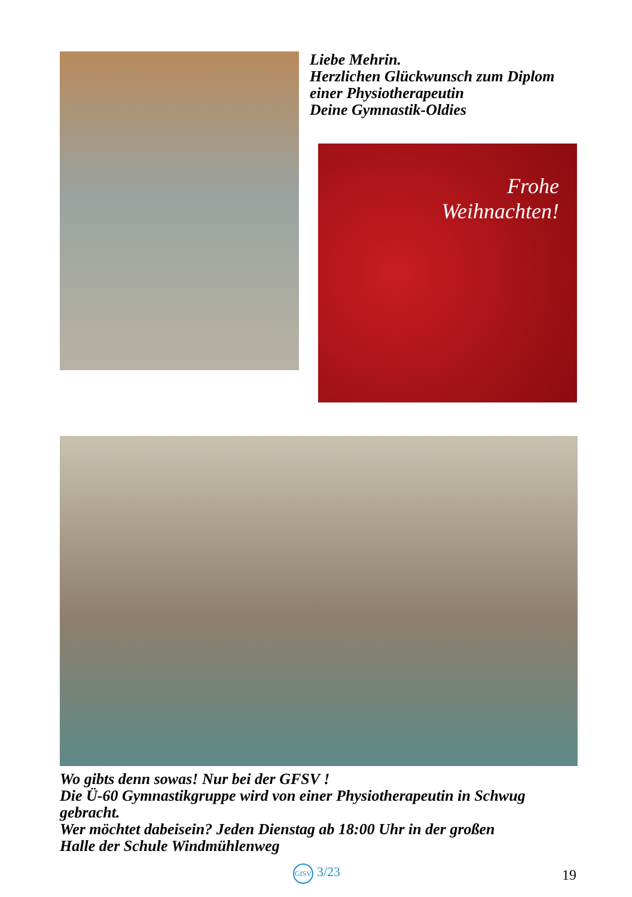Liebe Mehrin.
Herzlichen Glückwunsch zum Diplom
einer Physiotherapeutin
Deine Gymnastik-Oldies
Frohe
Weihnachten!
Wo gibts denn sowas! Nur bei der GFSV !
Die Ü-60 Gymnastikgruppe wird von einer Physiotherapeutin in Schwug gebracht.
Wer möchtet dabeisein? Jeden Dienstag ab 18:00 Uhr in der großen
Halle der Schule Windmühlenweg
GfSV 3/23 19